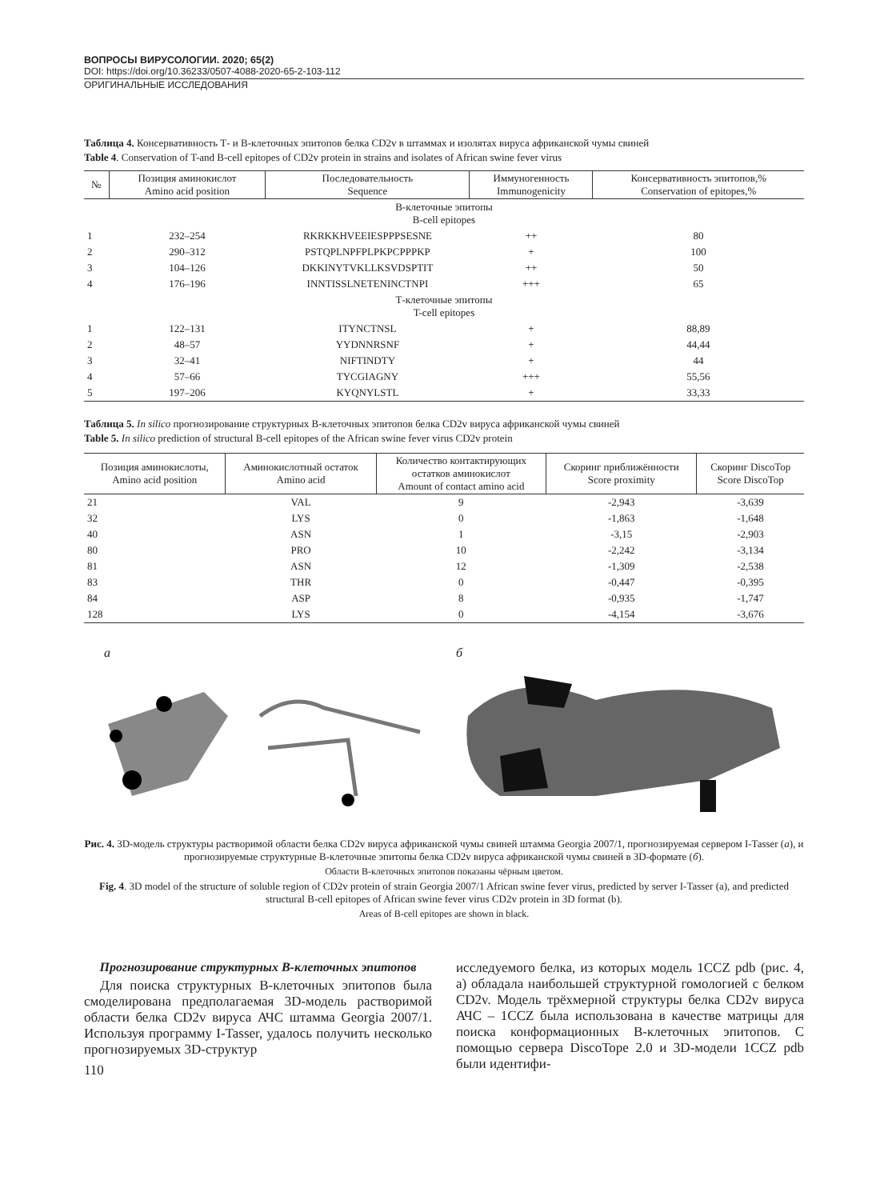ВОПРОСЫ ВИРУСОЛОГИИ. 2020; 65(2)
DOI: https://doi.org/10.36233/0507-4088-2020-65-2-103-112
ОРИГИНАЛЬНЫЕ ИССЛЕДОВАНИЯ
Таблица 4. Консервативность Т- и В-клеточных эпитопов белка CD2v в штаммах и изолятах вируса африканской чумы свиней
Table 4. Conservation of T-and B-cell epitopes of CD2v protein in strains and isolates of African swine fever virus
| № | Позиция аминокислот Amino acid position | Последовательность Sequence | Иммуногенность Immunogenicity | Консервативность эпитопов,% Conservation of epitopes,% |
| --- | --- | --- | --- | --- |
| В-клеточные эпитопы B-cell epitopes | | | | |
| 1 | 232–254 | RKRKKHVEEIESPPPSESNE | ++ | 80 |
| 2 | 290–312 | PSTQPLNPFPLPKPCPPPKP | + | 100 |
| 3 | 104–126 | DKKINYTVKLLKSVDSPTIT | ++ | 50 |
| 4 | 176–196 | INNTISSLNETENINCTNPI | +++ | 65 |
| Т-клеточные эпитопы T-cell epitopes | | | | |
| 1 | 122–131 | ITYNCTNSL | + | 88,89 |
| 2 | 48–57 | YYDNNRSNF | + | 44,44 |
| 3 | 32–41 | NIFTINDTY | + | 44 |
| 4 | 57–66 | TYCGIAGNY | +++ | 55,56 |
| 5 | 197–206 | KYQNYLSTL | + | 33,33 |
Таблица 5. In silico прогнозирование структурных В-клеточных эпитопов белка CD2v вируса африканской чумы свиней
Table 5. In silico prediction of structural B-cell epitopes of the African swine fever virus CD2v protein
| Позиция аминокислоты, Amino acid position | Аминокислотный остаток Amino acid | Количество контактирующих остатков аминокислот Amount of contact amino acid | Скоринг приближённости Score proximity | Скоринг DiscoTop Score DiscoTop |
| --- | --- | --- | --- | --- |
| 21 | VAL | 9 | -2,943 | -3,639 |
| 32 | LYS | 0 | -1,863 | -1,648 |
| 40 | ASN | 1 | -3,15 | -2,903 |
| 80 | PRO | 10 | -2,242 | -3,134 |
| 81 | ASN | 12 | -1,309 | -2,538 |
| 83 | THR | 0 | -0,447 | -0,395 |
| 84 | ASP | 8 | -0,935 | -1,747 |
| 128 | LYS | 0 | -4,154 | -3,676 |
а б
Рис. 4. 3D-модель структуры растворимой области белка CD2v вируса африканской чумы свиней штамма Georgia 2007/1, прогнозируемая сервером I-Tasser (а), и прогнозируемые структурные В-клеточные эпитопы белка CD2v вируса африканской чумы свиней в 3D-формате (б).
Области В-клеточных эпитопов показаны чёрным цветом.
Fig. 4. 3D model of the structure of soluble region of CD2v protein of strain Georgia 2007/1 African swine fever virus, predicted by server I-Tasser (a), and predicted structural B-cell epitopes of African swine fever virus CD2v protein in 3D format (b).
Areas of B-cell epitopes are shown in black.
Прогнозирование структурных В-клеточных эпитопов
Для поиска структурных В-клеточных эпитопов была смоделирована предполагаемая 3D-модель растворимой области белка CD2v вируса АЧС штамма Georgia 2007/1. Используя программу I-Tasser, удалось получить несколько прогнозируемых 3D-структур
110
исследуемого белка, из которых модель 1CCZ pdb (рис. 4, а) обладала наибольшей структурной гомологией с белком CD2v. Модель трёхмерной структуры белка CD2v вируса АЧС – 1CCZ была использована в качестве матрицы для поиска конформационных В-клеточных эпитопов. С помощью сервера DiscoTope 2.0 и 3D-модели 1CCZ pdb были идентифи-